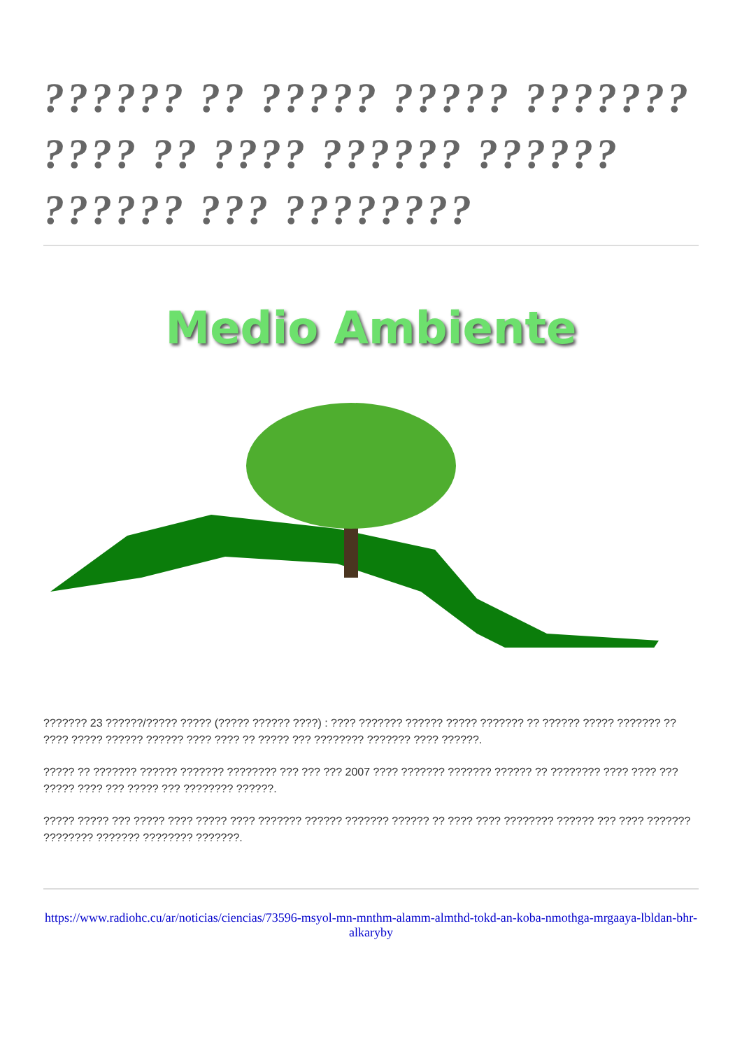?????? ?? ????? ????? ??????? ???? ?? ???? ?????? ?????? ?????? ??? ????????
Medio Ambiente
??????? 23 ??????/????? ????? (????? ?????? ????) : ???? ??????? ?????? ????? ??????? ?? ?????? ????? ??????? ?? ???? ????? ?????? ?????? ???? ???? ?? ????? ??? ???????? ??????? ???? ??????.
????? ?? ??????? ?????? ??????? ???????? ??? ??? ??? 2007 ???? ??????? ??????? ?????? ?? ???????? ???? ???? ??? ????? ???? ??? ????? ??? ???????? ??????.
????? ????? ??? ????? ???? ????? ???? ??????? ?????? ??????? ?????? ?? ???? ???? ???????? ?????? ??? ???? ??????? ???????? ??????? ???????? ???????.
https://www.radiohc.cu/ar/noticias/ciencias/73596-msyol-mn-mnthm-alamm-almthd-tokd-an-koba-nmothga-mrgaaya-lbldan-bhr-alkaryby